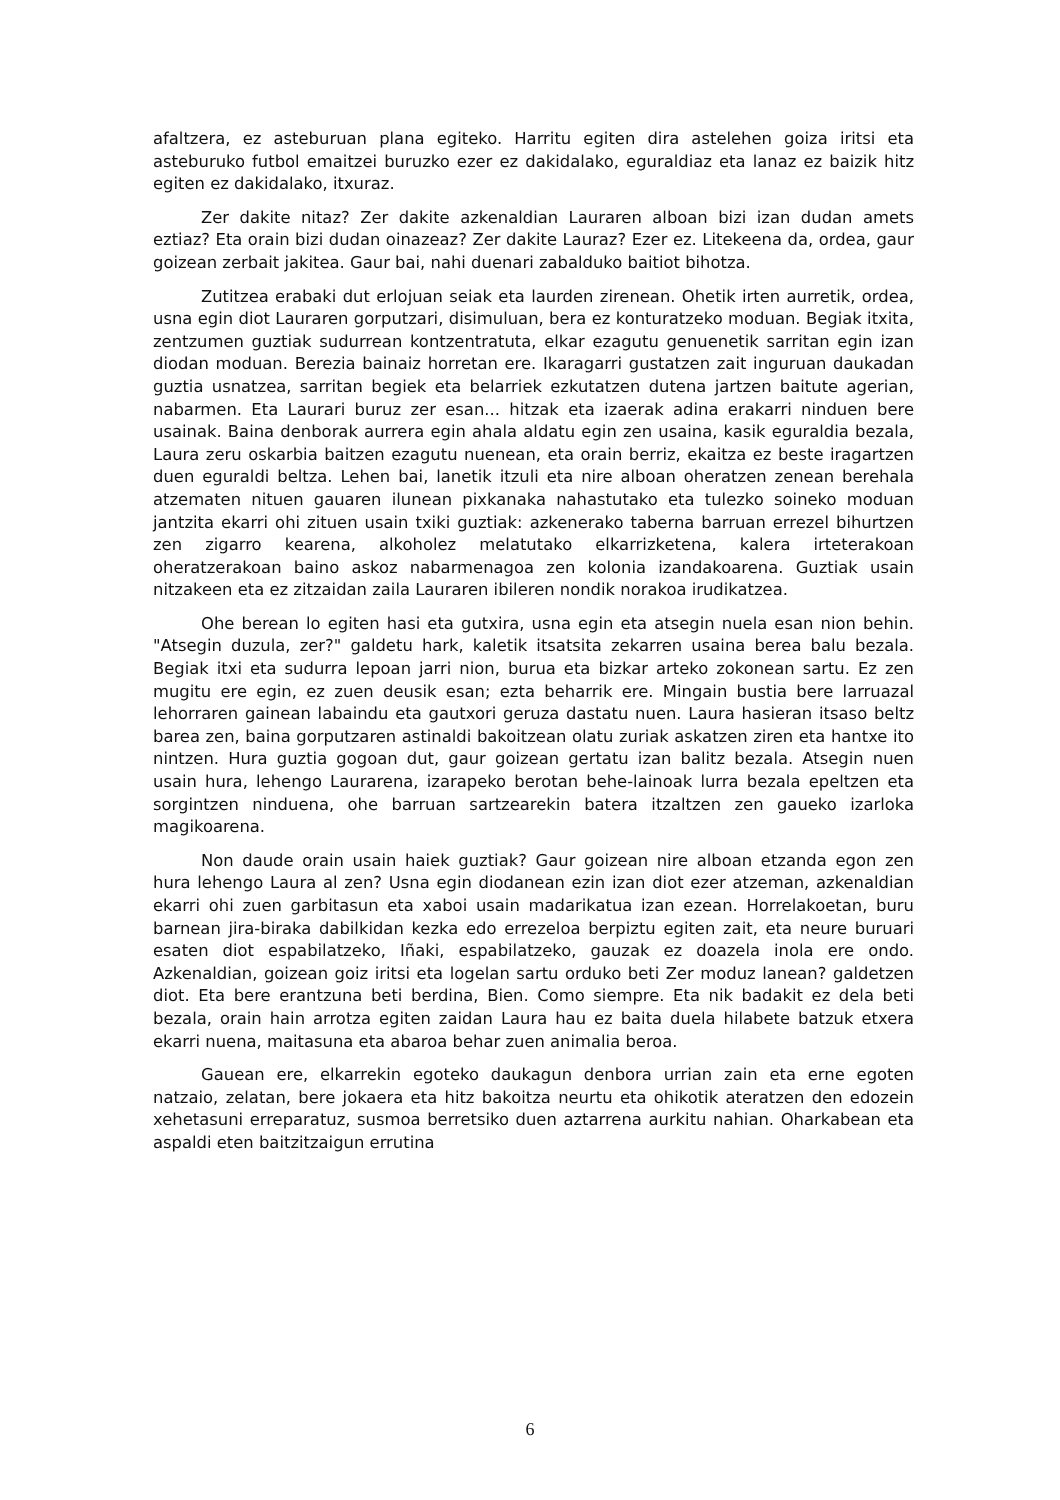afaltzera, ez asteburuan plana egiteko. Harritu egiten dira astelehen goiza iritsi eta asteburuko futbol emaitzei buruzko ezer ez dakidalako, eguraldiaz eta lanaz ez baizik hitz egiten ez dakidalako, itxuraz.
Zer dakite nitaz? Zer dakite azkenaldian Lauraren alboan bizi izan dudan amets eztiaz? Eta orain bizi dudan oinazeaz? Zer dakite Lauraz? Ezer ez. Litekeena da, ordea, gaur goizean zerbait jakitea. Gaur bai, nahi duenari zabalduko baitiot bihotza.
Zutitzea erabaki dut erlojuan seiak eta laurden zirenean. Ohetik irten aurretik, ordea, usna egin diot Lauraren gorputzari, disimuluan, bera ez konturatzeko moduan. Begiak itxita, zentzumen guztiak sudurrean kontzentratuta, elkar ezagutu genuenetik sarritan egin izan diodan moduan. Berezia bainaiz horretan ere. Ikaragarri gustatzen zait inguruan daukadan guztia usnatzea, sarritan begiek eta belarriek ezkutatzen dutena jartzen baitute agerian, nabarmen. Eta Laurari buruz zer esan... hitzak eta izaerak adina erakarri ninduen bere usainak. Baina denborak aurrera egin ahala aldatu egin zen usaina, kasik eguraldia bezala, Laura zeru oskarbia baitzen ezagutu nuenean, eta orain berriz, ekaitza ez beste iragartzen duen eguraldi beltza. Lehen bai, lanetik itzuli eta nire alboan oheratzen zenean berehala atzematen nituen gauaren ilunean pixkanaka nahastutako eta tulezko soineko moduan jantzita ekarri ohi zituen usain txiki guztiak: azkenerako taberna barruan errezel bihurtzen zen zigarro kearena, alkoholez melatutako elkarrizketena, kalera irteterakoan oheratzerakoan baino askoz nabarmenagoa zen kolonia izandakoarena. Guztiak usain nitzakeen eta ez zitzaidan zaila Lauraren ibileren nondik norakoa irudikatzea.
Ohe berean lo egiten hasi eta gutxira, usna egin eta atsegin nuela esan nion behin. "Atsegin duzula, zer?" galdetu hark, kaletik itsatsita zekarren usaina berea balu bezala. Begiak itxi eta sudurra lepoan jarri nion, burua eta bizkar arteko zokonean sartu. Ez zen mugitu ere egin, ez zuen deusik esan; ezta beharrik ere. Mingain bustia bere larruazal lehorraren gainean labaindu eta gautxori geruza dastatu nuen. Laura hasieran itsaso beltz barea zen, baina gorputzaren astinaldi bakoitzean olatu zuriak askatzen ziren eta hantxe ito nintzen. Hura guztia gogoan dut, gaur goizean gertatu izan balitz bezala. Atsegin nuen usain hura, lehengo Laurarena, izarapeko berotan behe-lainoak lurra bezala epeltzen eta sorgintzen ninduena, ohe barruan sartzearekin batera itzaltzen zen gaueko izarloka magikoarena.
Non daude orain usain haiek guztiak? Gaur goizean nire alboan etzanda egon zen hura lehengo Laura al zen? Usna egin diodanean ezin izan diot ezer atzeman, azkenaldian ekarri ohi zuen garbitasun eta xaboi usain madarikatua izan ezean. Horrelakoetan, buru barnean jira-biraka dabilkidan kezka edo errezeloa berpiztu egiten zait, eta neure buruari esaten diot espabilatzeko, Iñaki, espabilatzeko, gauzak ez doazela inola ere ondo. Azkenaldian, goizean goiz iritsi eta logelan sartu orduko beti Zer moduz lanean? galdetzen diot. Eta bere erantzuna beti berdina, Bien. Como siempre. Eta nik badakit ez dela beti bezala, orain hain arrotza egiten zaidan Laura hau ez baita duela hilabete batzuk etxera ekarri nuena, maitasuna eta abaroa behar zuen animalia beroa.
Gauean ere, elkarrekin egoteko daukagun denbora urrian zain eta erne egoten natzaio, zelatan, bere jokaera eta hitz bakoitza neurtu eta ohikotik ateratzen den edozein xehetasuni erreparatuz, susmoa berretsiko duen aztarrena aurkitu nahian. Oharkabean eta aspaldi eten baitzitzaigun errutina
6